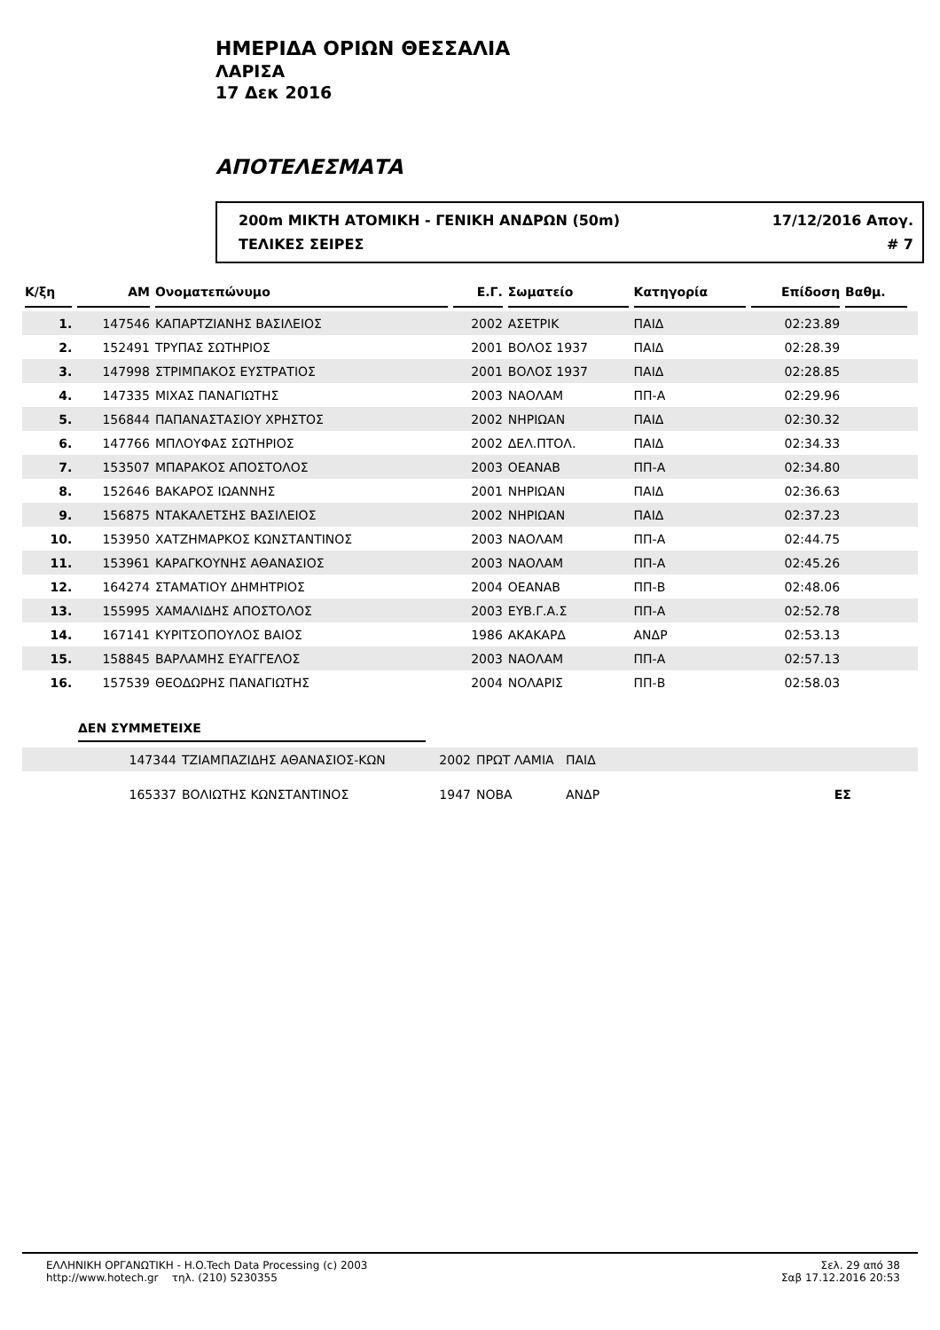ΗΜΕΡΙΔΑ ΟΡΙΩΝ ΘΕΣΣΑΛΙΑ
ΛΑΡΙΣΑ
17 Δεκ 2016
ΑΠΟΤΕΛΕΣΜΑΤΑ
200m ΜΙΚΤΗ ΑΤΟΜΙΚΗ - ΓΕΝΙΚΗ ΑΝΔΡΩΝ (50m) 17/12/2016 Απογ.
ΤΕΛΙΚΕΣ ΣΕΙΡΕΣ # 7
| Κ/ξη | ΑΜ | Ονοματεπώνυμο | Ε.Γ. | Σωματείο | Κατηγορία | Επίδοση | Βαθμ. | |
| --- | --- | --- | --- | --- | --- | --- | --- | --- |
| 1. | 147546 | ΚΑΠΑΡΤΖΙΑΝΗΣ ΒΑΣΙΛΕΙΟΣ | 2002 | ΑΣΕΤΡΙΚ | ΠΑΙΔ | 02:23.89 | | |
| 2. | 152491 | ΤΡΥΠΑΣ ΣΩΤΗΡΙΟΣ | 2001 | ΒΟΛΟΣ 1937 | ΠΑΙΔ | 02:28.39 | | |
| 3. | 147998 | ΣΤΡΙΜΠΑΚΟΣ ΕΥΣΤΡΑΤΙΟΣ | 2001 | ΒΟΛΟΣ 1937 | ΠΑΙΔ | 02:28.85 | | |
| 4. | 147335 | ΜΙΧΑΣ ΠΑΝΑΓΙΩΤΗΣ | 2003 | ΝΑΟΛΑΜ | ΠΠ-Α | 02:29.96 | | |
| 5. | 156844 | ΠΑΠΑΝΑΣΤΑΣΙΟΥ ΧΡΗΣΤΟΣ | 2002 | ΝΗΡΙΩΑΝ | ΠΑΙΔ | 02:30.32 | | |
| 6. | 147766 | ΜΠΛΟΥΦΑΣ ΣΩΤΗΡΙΟΣ | 2002 | ΔΕΛ.ΠΤΟΛ. | ΠΑΙΔ | 02:34.33 | | |
| 7. | 153507 | ΜΠΑΡΑΚΟΣ ΑΠΟΣΤΟΛΟΣ | 2003 | ΟΕΑΝΑΒ | ΠΠ-Α | 02:34.80 | | |
| 8. | 152646 | ΒΑΚΑΡΟΣ ΙΩΑΝΝΗΣ | 2001 | ΝΗΡΙΩΑΝ | ΠΑΙΔ | 02:36.63 | | |
| 9. | 156875 | ΝΤΑΚΑΛΕΤΣΗΣ ΒΑΣΙΛΕΙΟΣ | 2002 | ΝΗΡΙΩΑΝ | ΠΑΙΔ | 02:37.23 | | |
| 10. | 153950 | ΧΑΤΖΗΜΑΡΚΟΣ ΚΩΝΣΤΑΝΤΙΝΟΣ | 2003 | ΝΑΟΛΑΜ | ΠΠ-Α | 02:44.75 | | |
| 11. | 153961 | ΚΑΡΑΓΚΟΥΝΗΣ ΑΘΑΝΑΣΙΟΣ | 2003 | ΝΑΟΛΑΜ | ΠΠ-Α | 02:45.26 | | |
| 12. | 164274 | ΣΤΑΜΑΤΙΟΥ ΔΗΜΗΤΡΙΟΣ | 2004 | ΟΕΑΝΑΒ | ΠΠ-Β | 02:48.06 | | |
| 13. | 155995 | ΧΑΜΑΛΙΔΗΣ ΑΠΟΣΤΟΛΟΣ | 2003 | ΕΥΒ.Γ.Α.Σ | ΠΠ-Α | 02:52.78 | | |
| 14. | 167141 | ΚΥΡΙΤΣΟΠΟΥΛΟΣ ΒΑΙΟΣ | 1986 | ΑΚΑΚΑΡΔ | ΑΝΔΡ | 02:53.13 | | |
| 15. | 158845 | ΒΑΡΛΑΜΗΣ ΕΥΑΓΓΕΛΟΣ | 2003 | ΝΑΟΛΑΜ | ΠΠ-Α | 02:57.13 | | |
| 16. | 157539 | ΘΕΟΔΩΡΗΣ ΠΑΝΑΓΙΩΤΗΣ | 2004 | ΝΟΛΑΡΙΣ | ΠΠ-Β | 02:58.03 | | |
ΔΕΝ ΣΥΜΜΕΤΕΙΧΕ
| | 147344 | ΤΖΙΑΜΠΑΖΙΔΗΣ ΑΘΑΝΑΣΙΟΣ-ΚΩΝ | 2002 | ΠΡΩΤ ΛΑΜΙΑ | ΠΑΙΔ | |
| | 165337 | ΒΟΛΙΩΤΗΣ ΚΩΝΣΤΑΝΤΙΝΟΣ | 1947 | ΝΟΒΑ | ΑΝΔΡ | ΕΣ |
ΕΛΛΗΝΙΚΗ ΟΡΓΑΝΩΤΙΚΗ - H.O.Tech Data Processing (c) 2003
http://www.hotech.gr τηλ. (210) 5230355
Σελ. 29 από 38
Σαβ 17.12.2016 20:53